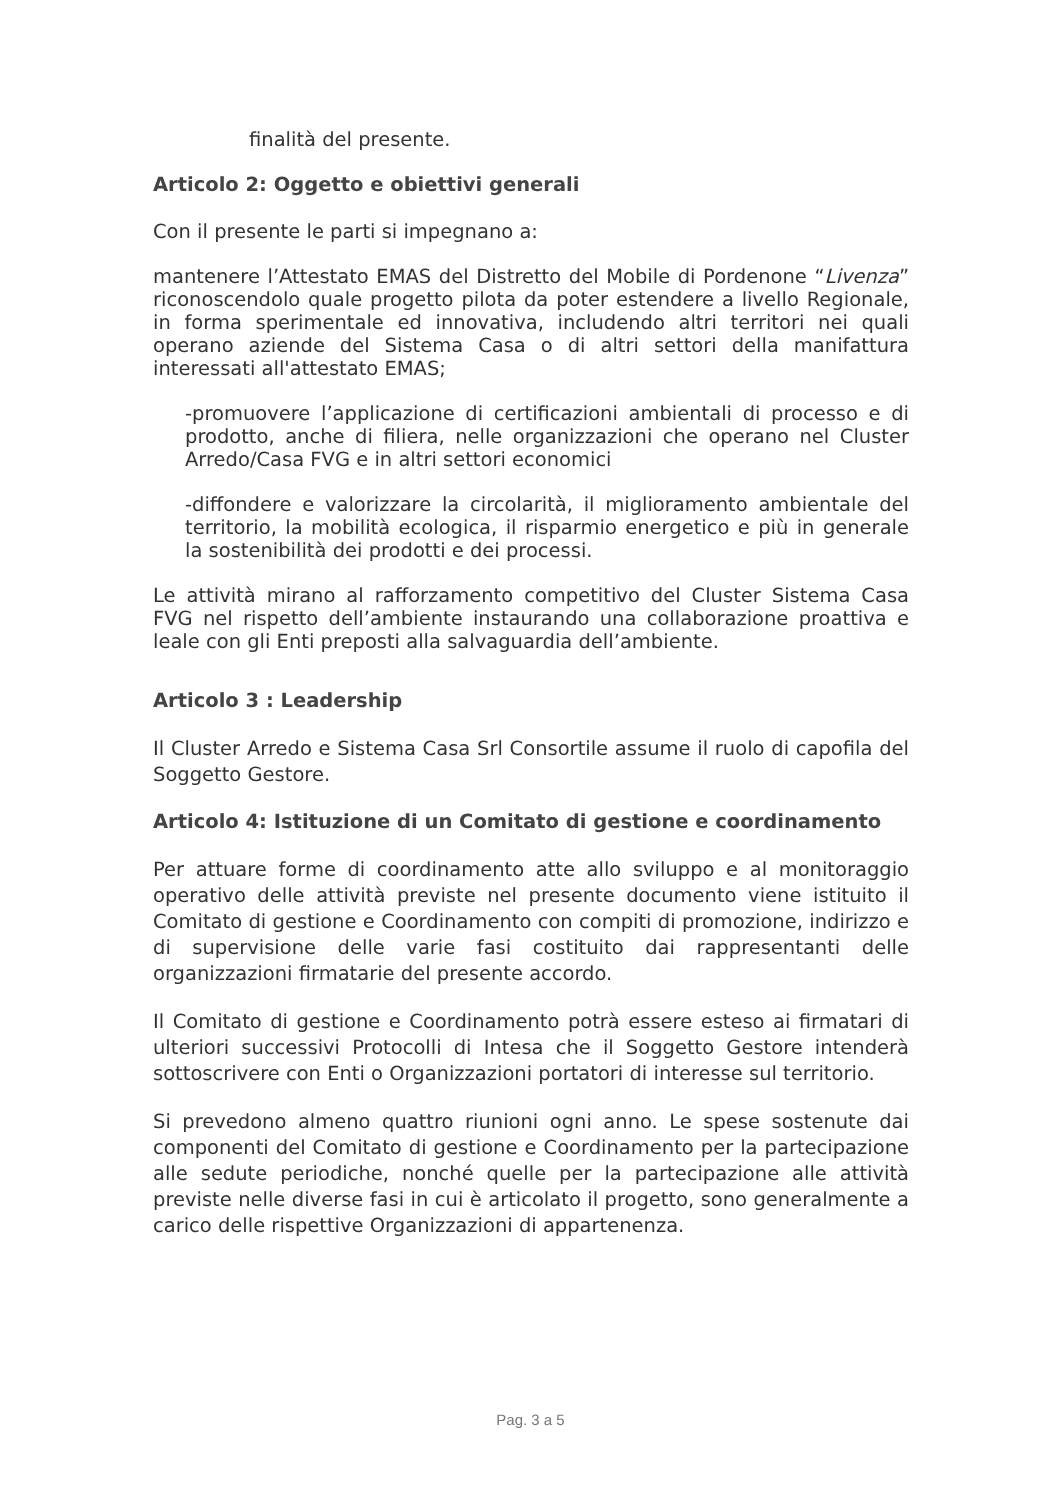finalità del presente.
Articolo 2: Oggetto e obiettivi generali
Con il presente le parti si impegnano a:
mantenere l’Attestato EMAS del Distretto del Mobile di Pordenone “Livenza” riconoscendolo quale progetto pilota da poter estendere a livello Regionale, in forma sperimentale ed innovativa, includendo altri territori nei quali operano aziende del Sistema Casa o di altri settori della manifattura interessati all'attestato EMAS;
-promuovere l’applicazione di certificazioni ambientali di processo e di prodotto, anche di filiera, nelle organizzazioni che operano nel Cluster Arredo/Casa FVG e in altri settori economici
-diffondere e valorizzare la circolarità, il miglioramento ambientale del territorio, la mobilità ecologica, il risparmio energetico e più in generale la sostenibilità dei prodotti e dei processi.
Le attività mirano al rafforzamento competitivo del Cluster Sistema Casa FVG nel rispetto dell’ambiente instaurando una collaborazione proattiva e leale con gli Enti preposti alla salvaguardia dell’ambiente.
Articolo 3 : Leadership
Il Cluster Arredo e Sistema Casa Srl Consortile assume il ruolo di capofila del Soggetto Gestore.
Articolo 4: Istituzione di un Comitato di gestione e coordinamento
Per attuare forme di coordinamento atte allo sviluppo e al monitoraggio operativo delle attività previste nel presente documento viene istituito il Comitato di gestione e Coordinamento con compiti di promozione, indirizzo e di supervisione delle varie fasi costituito dai rappresentanti delle organizzazioni firmatarie del presente accordo.
Il Comitato di gestione e Coordinamento potrà essere esteso ai firmatari di ulteriori successivi Protocolli di Intesa che il Soggetto Gestore intenderà sottoscrivere con Enti o Organizzazioni portatori di interesse sul territorio.
Si prevedono almeno quattro riunioni ogni anno. Le spese sostenute dai componenti del Comitato di gestione e Coordinamento per la partecipazione alle sedute periodiche, nonché quelle per la partecipazione alle attività previste nelle diverse fasi in cui è articolato il progetto, sono generalmente a carico delle rispettive Organizzazioni di appartenenza.
Pag. 3 a 5